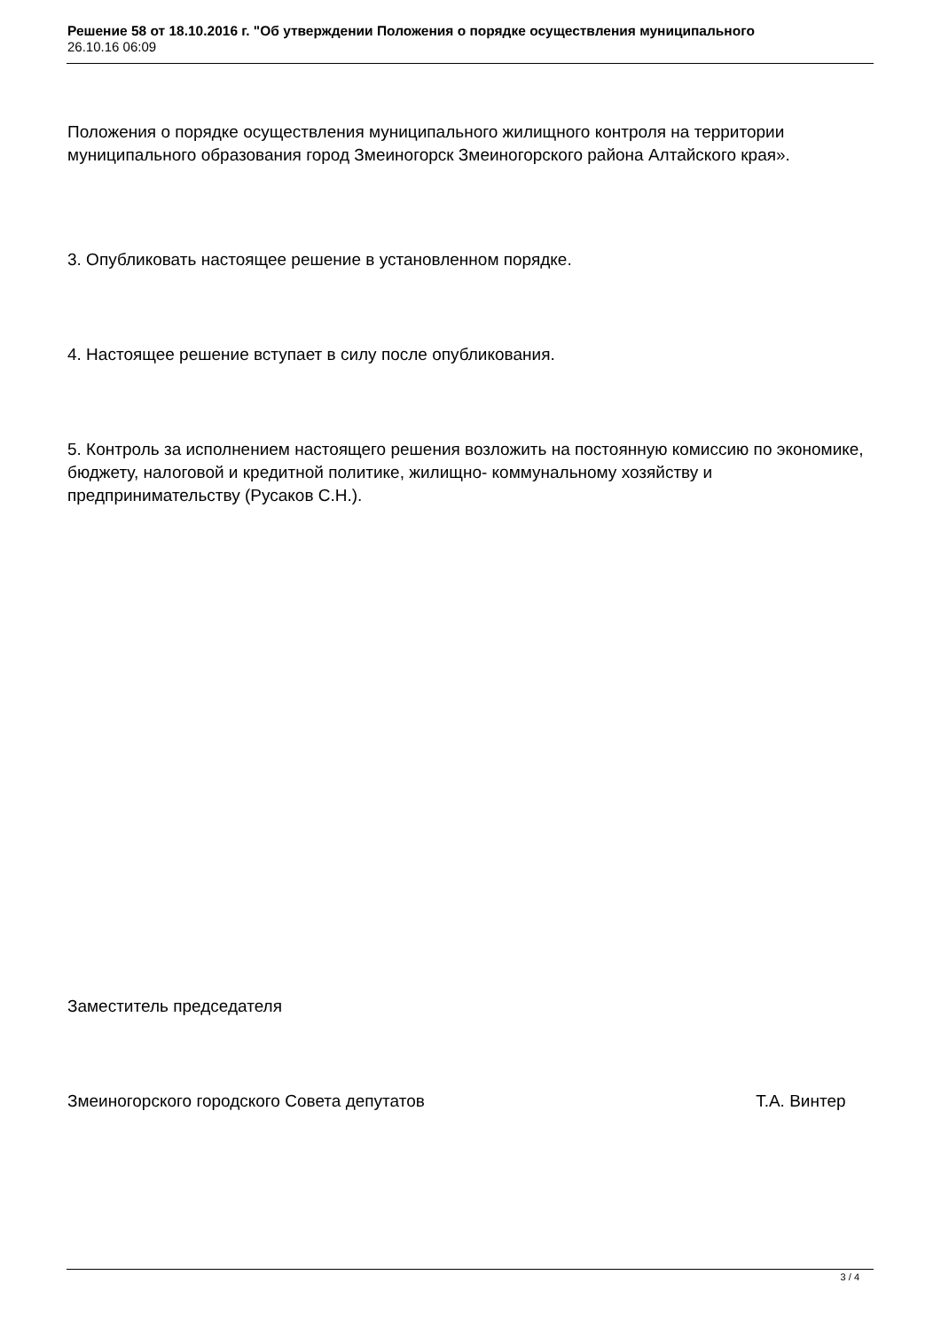Решение 58 от 18.10.2016 г. "Об утверждении Положения о порядке осуществления муниципального
26.10.16 06:09
Положения о порядке осуществления муниципального жилищного контроля на территории муниципального образования город Змеиногорск Змеиногорского района Алтайского края».
3. Опубликовать настоящее решение в установленном порядке.
4. Настоящее решение вступает в силу после опубликования.
5. Контроль за исполнением настоящего решения возложить на постоянную комиссию по экономике, бюджету, налоговой и кредитной политике, жилищно- коммунальному хозяйству и предпринимательству (Русаков С.Н.).
Заместитель председателя
Змеиногорского городского Совета депутатов Т.А. Винтер
3 / 4